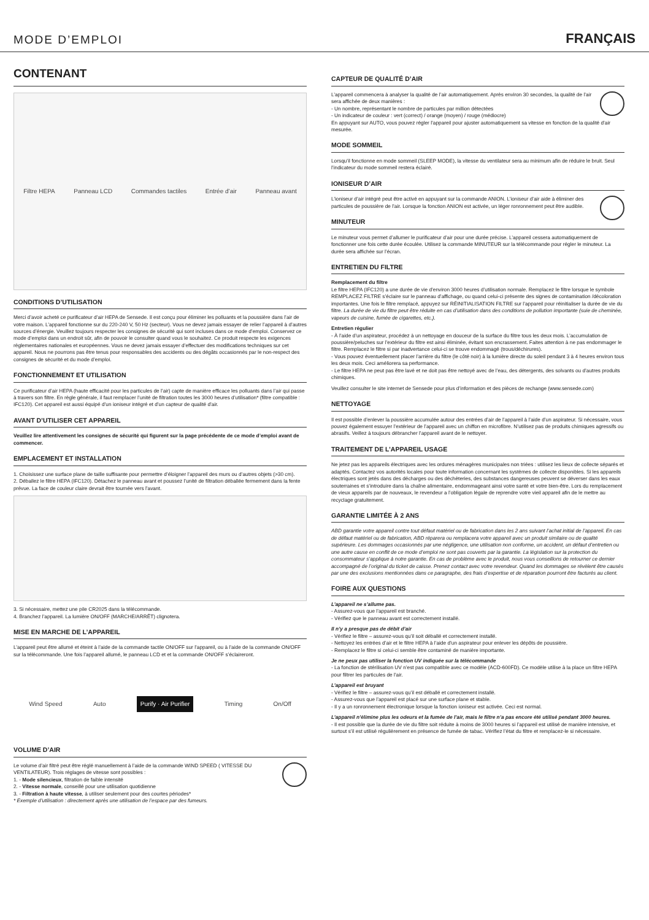MODE D’EMPLOI
FRANÇAIS
CONTENANT
Filtre HEPA Panneau LCD Commandes tactiles Entrée d’air Panneau avant
CONDITIONS D’UTILISATION
Merci d’avoir acheté ce purificateur d’air HEPA de Sensede. Il est conçu pour éliminer les polluants et la poussière dans l’air de votre maison. L’appareil fonctionne sur du 220-240 V, 50 Hz (secteur). Vous ne devez jamais essayer de relier l’appareil à d’autres sources d’énergie. Veuillez toujours respecter les consignes de sécurité qui sont incluses dans ce mode d’emploi. Conservez ce mode d’emploi dans un endroit sûr, afin de pouvoir le consulter quand vous le souhaitez. Ce produit respecte les exigences règlementaires nationales et européennes. Vous ne devez jamais essayer d’effectuer des modifications techniques sur cet appareil. Nous ne pourrons pas être tenus pour responsables des accidents ou des dégâts occasionnés par le non-respect des consignes de sécurité et du mode d’emploi.
FONCTIONNEMENT ET UTILISATION
Ce purificateur d’air HEPA (haute efficacité pour les particules de l’air) capte de manière efficace les polluants dans l’air qui passe à travers son filtre. En règle générale, il faut remplacer l’unité de filtration toutes les 3000 heures d’utilisation* (filtre compatible : IFC120). Cet appareil est aussi équipé d’un ioniseur intégré et d’un capteur de qualité d’air.
AVANT D’UTILISER CET APPAREIL
Veuillez lire attentivement les consignes de sécurité qui figurent sur la page précédente de ce mode d’emploi avant de commencer.
EMPLACEMENT ET INSTALLATION
1. Choisissez une surface plane de taille suffisante pour permettre d’éloigner l’appareil des murs ou d’autres objets (>30 cm).
2. Déballez le filtre HEPA (IFC120). Détachez le panneau avant et poussez l’unité de filtration déballée fermement dans la fente prévue. La face de couleur claire devrait être tournée vers l’avant.
3. Si nécessaire, mettez une pile CR2025 dans la télécommande.
4. Branchez l’appareil. La lumière ON/OFF (MARCHE/ARRÊT) clignotera.
MISE EN MARCHE DE L’APPAREIL
L’appareil peut être allumé et éteint à l’aide de la commande tactile ON/OFF sur l’appareil, ou à l’aide de la commande ON/OFF sur la télécommande. Une fois l’appareil allumé, le panneau LCD et et la commande ON/OFF s’éclaireront.
Wind Speed Auto Purify · Air Purifier Timing On/Off
VOLUME D’AIR
Le volume d’air filtré peut être réglé manuellement à l’aide de la commande WIND SPEED ( VITESSE DU VENTILATEUR). Trois réglages de vitesse sont possibles :
1. - Mode silencieux, filtration de faible intensité
2. - Vitesse normale, conseillé pour une utilisation quotidienne
3. - Filtration à haute vitesse, à utiliser seulement pour des courtes périodes*
* Exemple d’utilisation : directement après une utilisation de l’espace par des fumeurs.
CAPTEUR DE QUALITÉ D’AIR
L’appareil commencera à analyser la qualité de l’air automatiquement. Après environ 30 secondes, la qualité de l’air sera affichée de deux manières :
- Un nombre, représentant le nombre de particules par million détectées
- Un indicateur de couleur : vert (correct) / orange (moyen) / rouge (médiocre)
En appuyant sur AUTO, vous pouvez régler l’appareil pour ajuster automatiquement sa vitesse en fonction de la qualité d’air mesurée.
MODE SOMMEIL
Lorsqu’il fonctionne en mode sommeil (SLEEP MODE), la vitesse du ventilateur sera au minimum afin de réduire le bruit. Seul l’indicateur du mode sommeil restera éclairé.
IONISEUR D’AIR
L’ioniseur d’air intégré peut être activé en appuyant sur la commande ANION. L’ioniseur d’air aide à éliminer des particules de poussière de l’air. Lorsque la fonction ANION est activée, un léger ronronnement peut être audible.
MINUTEUR
Le minuteur vous permet d’allumer le purificateur d’air pour une durée précise. L’appareil cessera automatiquement de fonctionner une fois cette durée écoulée. Utilisez la commande MINUTEUR sur la télécommande pour régler le minuteur. La durée sera affichée sur l’écran.
ENTRETIEN DU FILTRE
Remplacement du filtre
Le filtre HEPA (IFC120) a une durée de vie d’environ 3000 heures d’utilisation normale. Remplacez le filtre lorsque le symbole REMPLACEZ FILTRE s’éclaire sur le panneau d’affichage, ou quand celui-ci présente des signes de contamination /décoloration importantes. Une fois le filtre remplacé, appuyez sur RÉINITIALISATION FILTRE sur l’appareil pour réinitialiser la durée de vie du filtre. La durée de vie du filtre peut être réduite en cas d’utilisation dans des conditions de pollution importante (suie de cheminée, vapeurs de cuisine, fumée de cigarettes, etc.).
Entretien régulier
- À l’aide d’un aspirateur, procédez à un nettoyage en douceur de la surface du filtre tous les deux mois. L’accumulation de poussière/peluches sur l’extérieur du filtre est ainsi éliminée, évitant son encrassement. Faites attention à ne pas endommager le filtre. Remplacez le filtre si par inadvertance celui-ci se trouve endommagé (trous/déchirures).
- Vous pouvez éventuellement placer l’arrière du filtre (le côté noir) à la lumière directe du soleil pendant 3 à 4 heures environ tous les deux mois. Ceci améliorera sa performance.
- Le filtre HEPA ne peut pas être lavé et ne doit pas être nettoyé avec de l’eau, des détergents, des solvants ou d’autres produits chimiques.
Veuillez consulter le site internet de Sensede pour plus d’information et des pièces de rechange (www.sensede.com)
NETTOYAGE
Il est possible d’enlever la poussière accumulée autour des entrées d’air de l’appareil à l’aide d’un aspirateur. Si nécessaire, vous pouvez également essuyer l’extérieur de l’appareil avec un chiffon en microfibre. N’utilisez pas de produits chimiques agressifs ou abrasifs. Veillez à toujours débrancher l’appareil avant de le nettoyer.
TRAITEMENT DE L’APPAREIL USAGE
Ne jetez pas les appareils électriques avec les ordures ménagères municipales non triées : utilisez les lieux de collecte séparés et adaptés. Contactez vos autorités locales pour toute information concernant les systèmes de collecte disponibles. Si les appareils électriques sont jetés dans des décharges ou des déchèteries, des substances dangereuses peuvent se déverser dans les eaux souterraines et s’introduire dans la chaîne alimentaire, endommageant ainsi votre santé et votre bien-être. Lors du remplacement de vieux appareils par de nouveaux, le revendeur a l’obligation légale de reprendre votre vieil appareil afin de le mettre au recyclage gratuitement.
GARANTIE LIMITÉE À 2 ANS
ABD garantie votre appareil contre tout défaut matériel ou de fabrication dans les 2 ans suivant l’achat initial de l’appareil. En cas de défaut matériel ou de fabrication, ABD réparera ou remplacera votre appareil avec un produit similaire ou de qualité supérieure. Les dommages occasionnés par une négligence, une utilisation non conforme, un accident, un défaut d’entretien ou une autre cause en conflit de ce mode d’emploi ne sont pas couverts par la garantie. La législation sur la protection du consommateur s’applique à notre garantie. En cas de problème avec le produit, nous vous conseillons de retourner ce dernier accompagné de l’original du ticket de caisse. Prenez contact avec votre revendeur. Quand les dommages se révèlent être causés par une des exclusions mentionnées dans ce paragraphe, des frais d’expertise et de réparation pourront être facturés au client.
FOIRE AUX QUESTIONS
L’appareil ne s’allume pas.
- Assurez-vous que l’appareil est branché.
- Vérifiez que le panneau avant est correctement installé.
Il n’y a presque pas de débit d’air
- Vérifiez le filtre – assurez-vous qu’il soit déballé et correctement installé.
- Nettoyez les entrées d’air et le filtre HEPA à l’aide d’un aspirateur pour enlever les dépôts de poussière.
- Remplacez le filtre si celui-ci semble être contaminé de manière importante.
Je ne peux pas utiliser la fonction UV indiquée sur la télécommande
- La fonction de stérilisation UV n’est pas compatible avec ce modèle (ACD-600FD). Ce modèle utilise à la place un filtre HEPA pour filtrer les particules de l’air.
L’appareil est bruyant
- Vérifiez le filtre – assurez-vous qu’il est déballé et correctement installé.
- Assurez-vous que l’appareil est placé sur une surface plane et stable.
- Il y a un ronronnement électronique lorsque la fonction ioniseur est activée. Ceci est normal.
L’appareil n’élimine plus les odeurs et la fumée de l’air, mais le filtre n’a pas encore été utilisé pendant 3000 heures.
- Il est possible que la durée de vie du filtre soit réduite à moins de 3000 heures si l’appareil est utilisé de manière intensive, et surtout s’il est utilisé régulièrement en présence de fumée de tabac. Vérifiez l’état du filtre et remplacez-le si nécessaire.